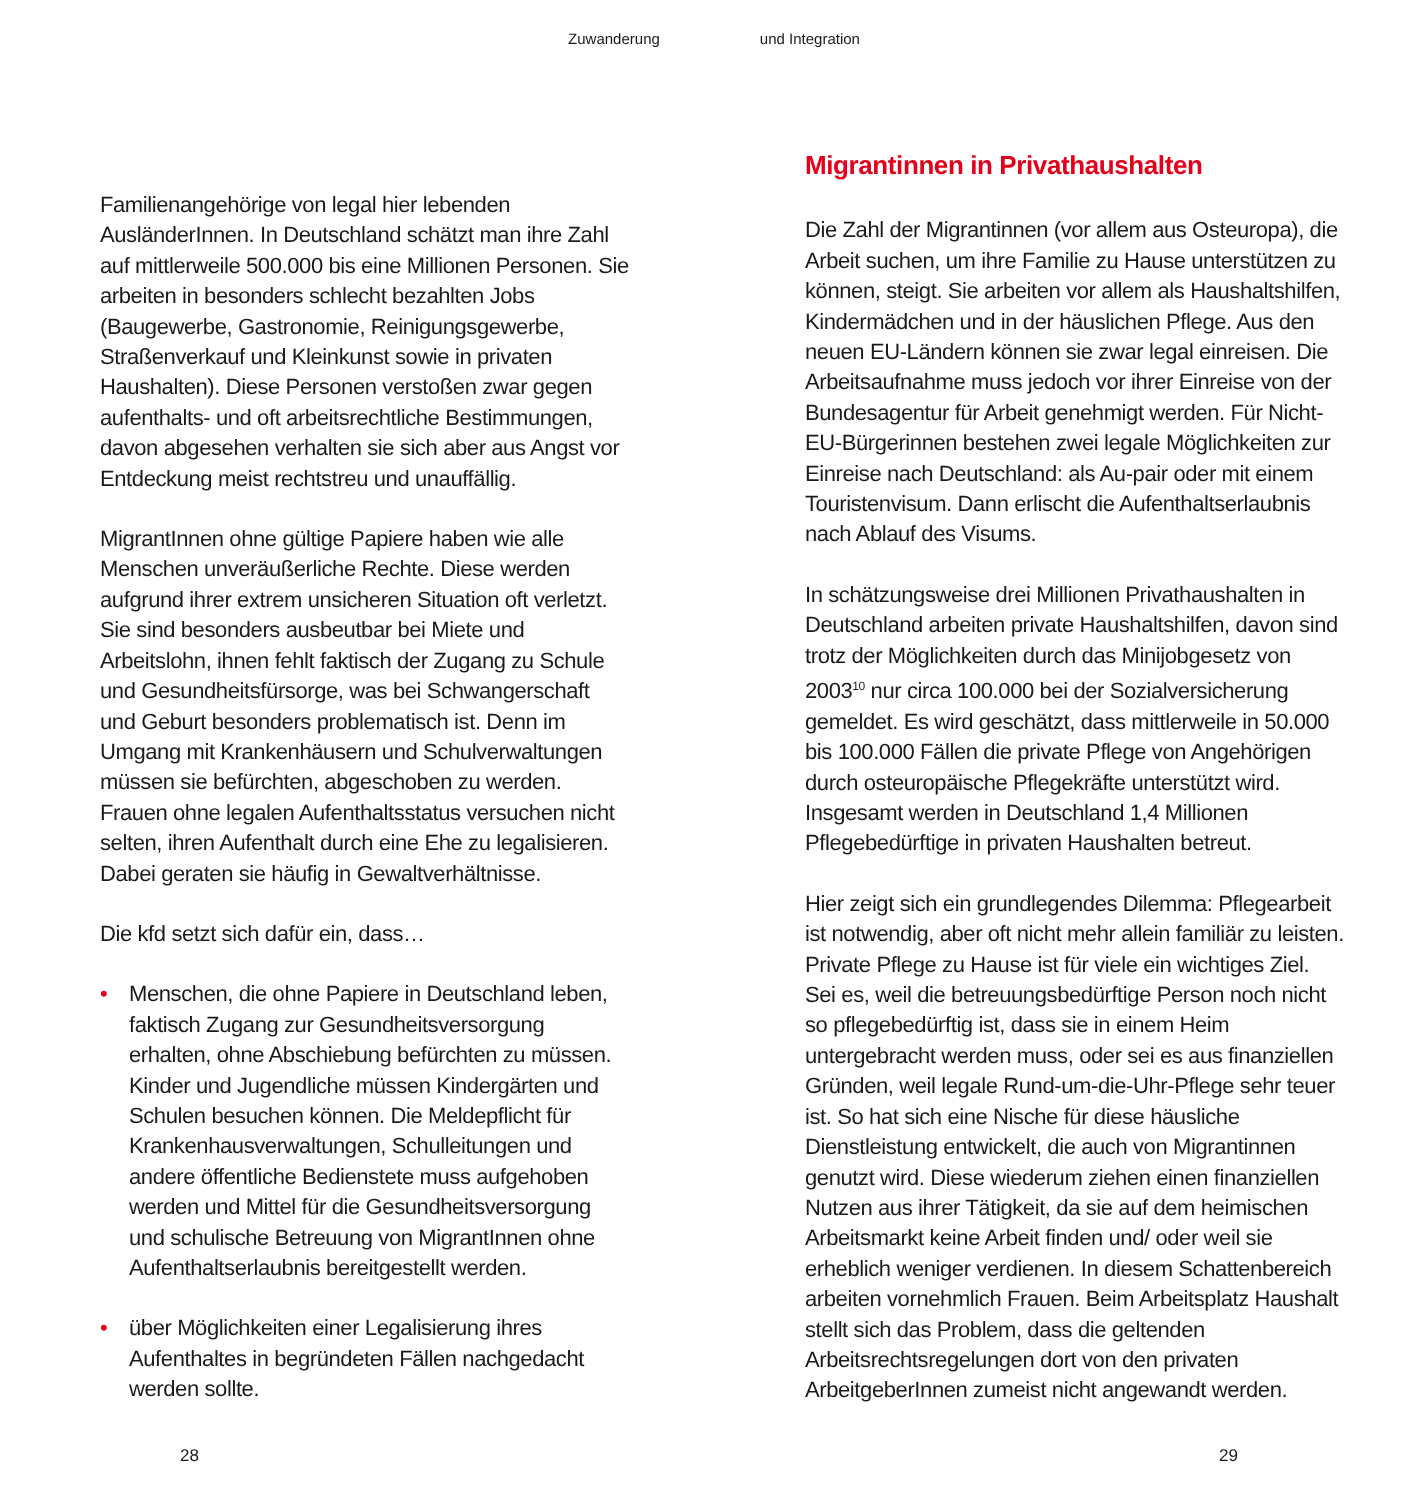Zuwanderung und Integration
Familienangehörige von legal hier lebenden AusländerInnen. In Deutschland schätzt man ihre Zahl auf mittlerweile 500.000 bis eine Millionen Personen. Sie arbeiten in besonders schlecht bezahlten Jobs (Baugewerbe, Gastronomie, Reinigungsgewerbe, Straßenverkauf und Kleinkunst sowie in privaten Haushalten). Diese Personen verstoßen zwar gegen aufenthalts- und oft arbeitsrechtliche Bestimmungen, davon abgesehen verhalten sie sich aber aus Angst vor Entdeckung meist rechtstreu und unauffällig.
MigrantInnen ohne gültige Papiere haben wie alle Menschen unveräußerliche Rechte. Diese werden aufgrund ihrer extrem unsicheren Situation oft verletzt. Sie sind besonders ausbeutbar bei Miete und Arbeitslohn, ihnen fehlt faktisch der Zugang zu Schule und Gesundheitsfürsorge, was bei Schwangerschaft und Geburt besonders problematisch ist. Denn im Umgang mit Krankenhäusern und Schulverwaltungen müssen sie befürchten, abgeschoben zu werden. Frauen ohne legalen Aufenthaltsstatus versuchen nicht selten, ihren Aufenthalt durch eine Ehe zu legalisieren. Dabei geraten sie häufig in Gewaltverhältnisse.
Die kfd setzt sich dafür ein, dass…
• Menschen, die ohne Papiere in Deutschland leben, faktisch Zugang zur Gesundheitsversorgung erhalten, ohne Abschiebung befürchten zu müssen. Kinder und Jugendliche müssen Kindergärten und Schulen besuchen können. Die Meldepflicht für Krankenhausverwaltungen, Schulleitungen und andere öffentliche Bedienstete muss aufgehoben werden und Mittel für die Gesundheitsversorgung und schulische Betreuung von MigrantInnen ohne Aufenthaltserlaubnis bereitgestellt werden.
• über Möglichkeiten einer Legalisierung ihres Aufenthaltes in begründeten Fällen nachgedacht werden sollte.
Migrantinnen in Privathaushalten
Die Zahl der Migrantinnen (vor allem aus Osteuropa), die Arbeit suchen, um ihre Familie zu Hause unterstützen zu können, steigt. Sie arbeiten vor allem als Haushaltshilfen, Kindermädchen und in der häuslichen Pflege. Aus den neuen EU-Ländern können sie zwar legal einreisen. Die Arbeitsaufnahme muss jedoch vor ihrer Einreise von der Bundesagentur für Arbeit genehmigt werden. Für Nicht-EU-Bürgerinnen bestehen zwei legale Möglichkeiten zur Einreise nach Deutschland: als Au-pair oder mit einem Touristenvisum. Dann erlischt die Aufenthaltserlaubnis nach Ablauf des Visums.
In schätzungsweise drei Millionen Privathaushalten in Deutschland arbeiten private Haushaltshilfen, davon sind trotz der Möglichkeiten durch das Minijobgesetz von 2003<sup>10</sup> nur circa 100.000 bei der Sozialversicherung gemeldet. Es wird geschätzt, dass mittlerweile in 50.000 bis 100.000 Fällen die private Pflege von Angehörigen durch osteuropäische Pflegekräfte unterstützt wird. Insgesamt werden in Deutschland 1,4 Millionen Pflegebedürftige in privaten Haushalten betreut.
Hier zeigt sich ein grundlegendes Dilemma: Pflegearbeit ist notwendig, aber oft nicht mehr allein familiär zu leisten. Private Pflege zu Hause ist für viele ein wichtiges Ziel. Sei es, weil die betreuungsbedürftige Person noch nicht so pflegebedürftig ist, dass sie in einem Heim untergebracht werden muss, oder sei es aus finanziellen Gründen, weil legale Rund-um-die-Uhr-Pflege sehr teuer ist. So hat sich eine Nische für diese häusliche Dienstleistung entwickelt, die auch von Migrantinnen genutzt wird. Diese wiederum ziehen einen finanziellen Nutzen aus ihrer Tätigkeit, da sie auf dem heimischen Arbeitsmarkt keine Arbeit finden und/ oder weil sie erheblich weniger verdienen. In diesem Schattenbereich arbeiten vornehmlich Frauen. Beim Arbeitsplatz Haushalt stellt sich das Problem, dass die geltenden Arbeitsrechtsregelungen dort von den privaten ArbeitgeberInnen zumeist nicht angewandt werden.
28 29